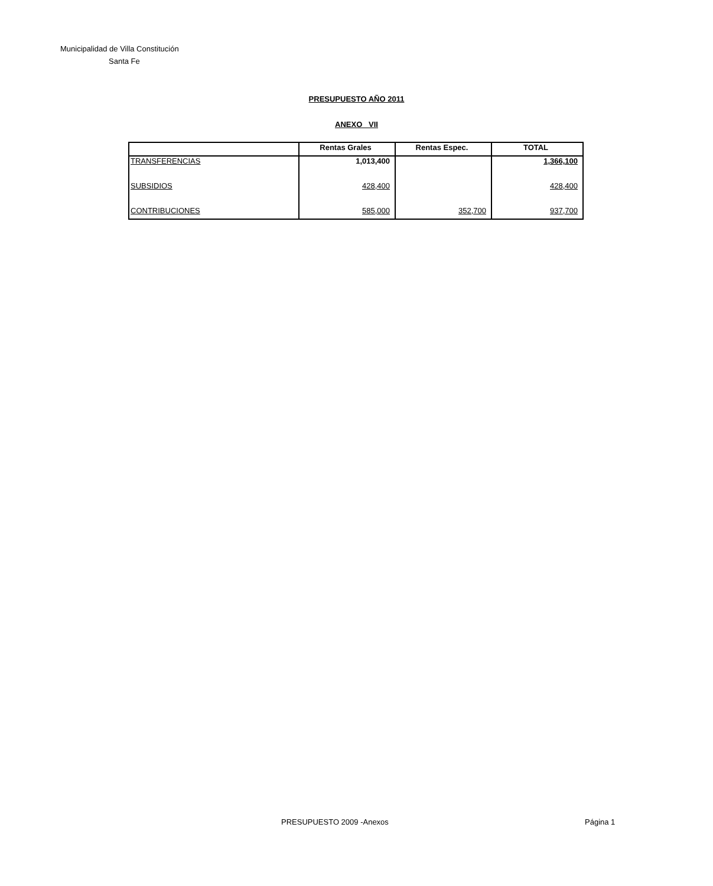Municipalidad de Villa Constitución
Santa Fe
PRESUPUESTO AÑO 2011
ANEXO VII
| | Rentas Grales | Rentas Espec. | TOTAL |
| --- | --- | --- | --- |
| TRANSFERENCIAS | 1,013,400 | | 1,366,100 |
| SUBSIDIOS | 428,400 | | 428,400 |
| CONTRIBUCIONES | 585,000 | 352,700 | 937,700 |
PRESUPUESTO 2009 -Anexos Página 1